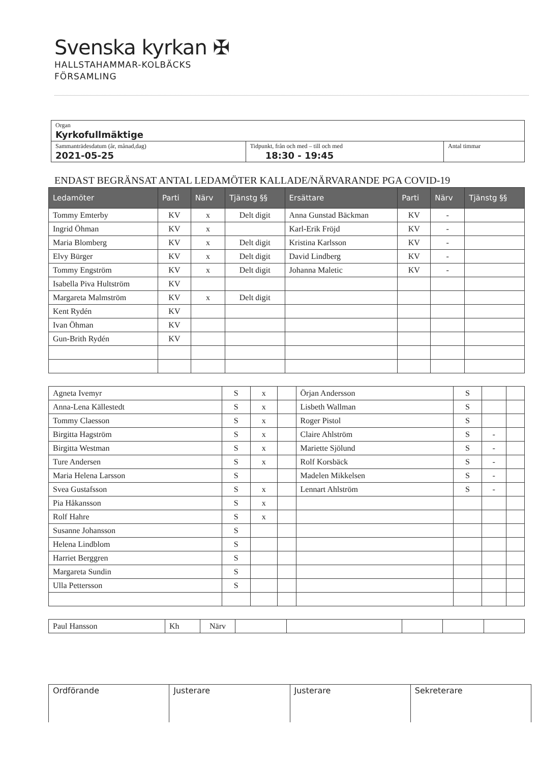Svenska kyrkan ✠
HALLSTAHAMMAR-KOLBÄCKS
FÖRSAMLING
| Organ Kyrkofullmäktige | | |
| Sammanträdesdatum (år, månad,dag) 2021-05-25 | Tidpunkt, från och med – till och med 18:30 - 19:45 | Antal timmar |
ENDAST BEGRÄNSAT ANTAL LEDAMÖTER KALLADE/NÄRVARANDE PGA COVID-19
| Ledamöter | Parti | Närv | Tjänstg §§ | Ersättare | Parti | Närv | Tjänstg §§ |
| --- | --- | --- | --- | --- | --- | --- | --- |
| Tommy Emterby | KV | x | Delt digit | Anna Gunstad Bäckman | KV | - | |
| Ingrid Öhman | KV | x | | Karl-Erik Fröjd | KV | - | |
| Maria Blomberg | KV | x | Delt digit | Kristina Karlsson | KV | - | |
| Elvy Bürger | KV | x | Delt digit | David Lindberg | KV | - | |
| Tommy Engström | KV | x | Delt digit | Johanna Maletic | KV | - | |
| Isabella Piva Hultström | KV | | | | | | |
| Margareta Malmström | KV | x | Delt digit | | | | |
| Kent Rydén | KV | | | | | | |
| Ivan Öhman | KV | | | | | | |
| Gun-Brith Rydén | KV | | | | | | |
| Agneta Ivemyr | S | x | | Örjan Andersson | S | | |
| Anna-Lena Källestedt | S | x | | Lisbeth Wallman | S | | |
| Tommy Claesson | S | x | | Roger Pistol | S | | |
| Birgitta Hagström | S | x | | Claire Ahlström | S | - | |
| Birgitta Westman | S | x | | Mariette Sjölund | S | - | |
| Ture Andersen | S | x | | Rolf Korsbäck | S | - | |
| Maria Helena Larsson | S | | | Madelen Mikkelsen | S | - | |
| Svea Gustafsson | S | x | | Lennart Ahlström | S | - | |
| Pia Håkansson | S | x | | | | | |
| Rolf Hahre | S | x | | | | | |
| Susanne Johansson | S | | | | | | |
| Helena Lindblom | S | | | | | | |
| Harriet Berggren | S | | | | | | |
| Margareta Sundin | S | | | | | | |
| Ulla Pettersson | S | | | | | | |
| Paul Hansson | Kh | Närv | | | | | |
| Ordförande | Justerare | Justerare | Sekreterare |